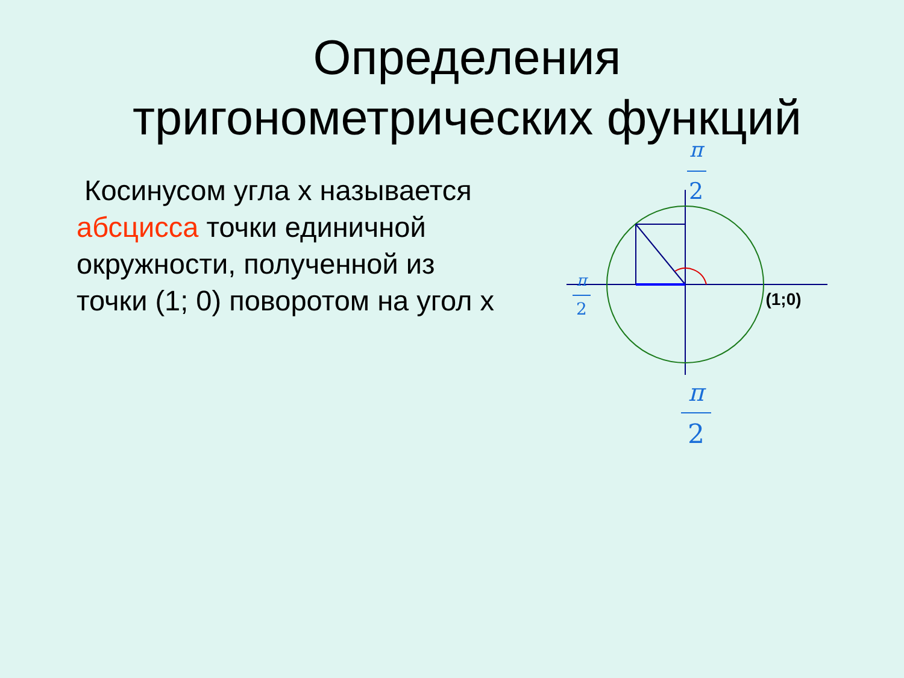Определения
тригонометрических функций
Косинусом угла x называется абсцисса точки единичной окружности, полученной из точки (1; 0) поворотом на угол x
π
2
π
2
π
2
(1;0)